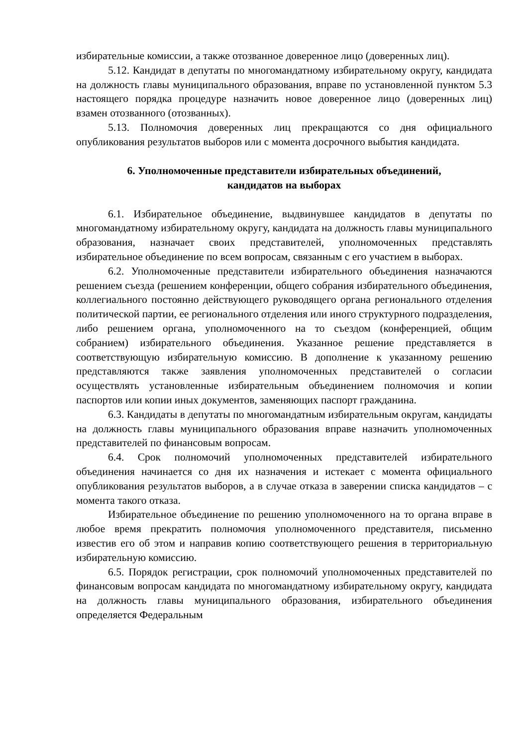избирательные комиссии, а также отозванное доверенное лицо (доверенных лиц).
5.12. Кандидат в депутаты по многомандатному избирательному округу, кандидата на должность главы муниципального образования, вправе по установленной пунктом 5.3 настоящего порядка процедуре назначить новое доверенное лицо (доверенных лиц) взамен отозванного (отозванных).
5.13. Полномочия доверенных лиц прекращаются со дня официального опубликования результатов выборов или с момента досрочного выбытия кандидата.
6. Уполномоченные представители избирательных объединений,
кандидатов на выборах
6.1. Избирательное объединение, выдвинувшее кандидатов в депутаты по многомандатному избирательному округу, кандидата на должность главы муниципального образования, назначает своих представителей, уполномоченных представлять избирательное объединение по всем вопросам, связанным с его участием в выборах.
6.2. Уполномоченные представители избирательного объединения назначаются решением съезда (решением конференции, общего собрания избирательного объединения, коллегиального постоянно действующего руководящего органа регионального отделения политической партии, ее регионального отделения или иного структурного подразделения, либо решением органа, уполномоченного на то съездом (конференцией, общим собранием) избирательного объединения. Указанное решение представляется в соответствующую избирательную комиссию. В дополнение к указанному решению представляются также заявления уполномоченных представителей о согласии осуществлять установленные избирательным объединением полномочия и копии паспортов или копии иных документов, заменяющих паспорт гражданина.
6.3. Кандидаты в депутаты по многомандатным избирательным округам, кандидаты на должность главы муниципального образования вправе назначить уполномоченных представителей по финансовым вопросам.
6.4. Срок полномочий уполномоченных представителей избирательного объединения начинается со дня их назначения и истекает с момента официального опубликования результатов выборов, а в случае отказа в заверении списка кандидатов – с момента такого отказа.
Избирательное объединение по решению уполномоченного на то органа вправе в любое время прекратить полномочия уполномоченного представителя, письменно известив его об этом и направив копию соответствующего решения в территориальную избирательную комиссию.
6.5. Порядок регистрации, срок полномочий уполномоченных представителей по финансовым вопросам кандидата по многомандатному избирательному округу, кандидата на должность главы муниципального образования, избирательного объединения определяется Федеральным